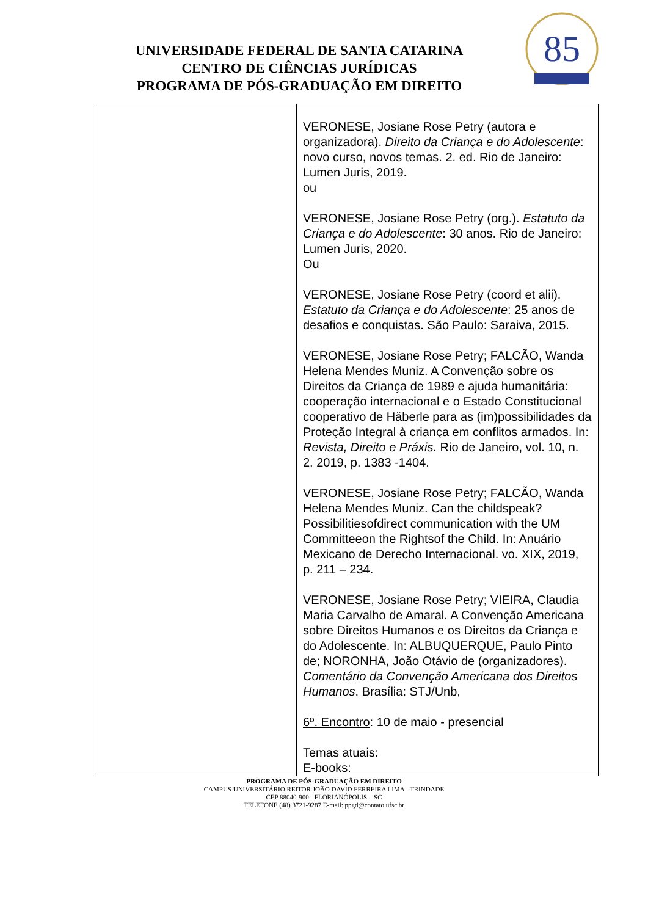UNIVERSIDADE FEDERAL DE SANTA CATARINA
CENTRO DE CIÊNCIAS JURÍDICAS
PROGRAMA DE PÓS-GRADUAÇÃO EM DIREITO
85
| | VERONESE, Josiane Rose Petry (autora e organizadora). Direito da Criança e do Adolescente : novo curso, novos temas. 2. ed. Rio de Janeiro: Lumen Juris, 2019. ou VERONESE, Josiane Rose Petry (org.). Estatuto da Criança e do Adolescente : 30 anos. Rio de Janeiro: Lumen Juris, 2020. Ou VERONESE, Josiane Rose Petry (coord et alii). Estatuto da Criança e do Adolescente : 25 anos de desafios e conquistas. São Paulo: Saraiva, 2015. VERONESE, Josiane Rose Petry; FALCÃO, Wanda Helena Mendes Muniz. A Convenção sobre os Direitos da Criança de 1989 e ajuda humanitária: cooperação internacional e o Estado Constitucional cooperativo de Häberle para as (im)possibilidades da Proteção Integral à criança em conflitos armados. In: Revista, Direito e Práxis. Rio de Janeiro, vol. 10, n. 2. 2019, p. 1383 -1404. VERONESE, Josiane Rose Petry; FALCÃO, Wanda Helena Mendes Muniz. Can the childspeak? Possibilitiesofdirect communication with the UM Committeeon the Rightsof the Child. In: Anuário Mexicano de Derecho Internacional. vo. XIX, 2019, p. 211 – 234. VERONESE, Josiane Rose Petry; VIEIRA, Claudia Maria Carvalho de Amaral. A Convenção Americana sobre Direitos Humanos e os Direitos da Criança e do Adolescente. In: ALBUQUERQUE, Paulo Pinto de; NORONHA, João Otávio de (organizadores). Comentário da Convenção Americana dos Direitos Humanos . Brasília: STJ/Unb, 6º. Encontro : 10 de maio - presencial Temas atuais: E-books: |
PROGRAMA DE PÓS-GRADUAÇÃO EM DIREITO
CAMPUS UNIVERSITÁRIO REITOR JOÃO DAVID FERREIRA LIMA - TRINDADE
CEP 88040-900 - FLORIANÓPOLIS – SC
TELEFONE (48) 3721-9287 E-mail: ppgd@contato.ufsc.br